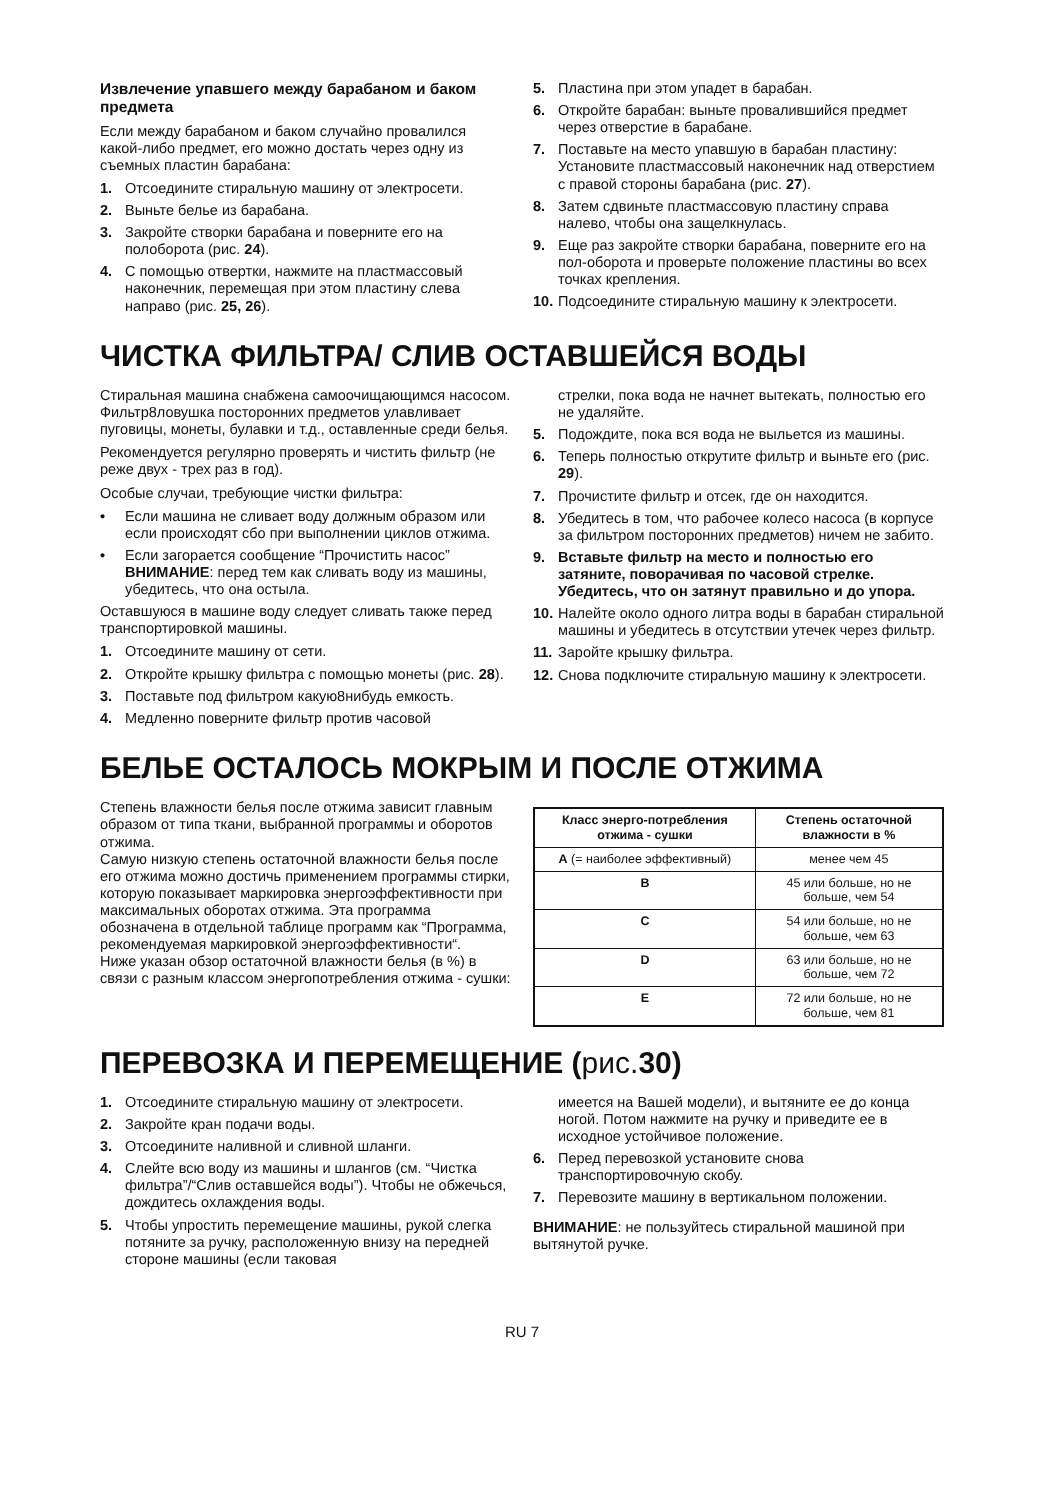Извлечение упавшего между барабаном и баком предмета
Если между барабаном и баком случайно провалился какой-либо предмет, его можно достать через одну из съемных пластин барабана:
1. Отсоедините стиральную машину от электросети.
2. Выньте белье из барабана.
3. Закройте створки барабана и поверните его на полоборота (рис. 24).
4. С помощью отвертки, нажмите на пластмассовый наконечник, перемещая при этом пластину слева направо (рис. 25, 26).
5. Пластина при этом упадет в барабан.
6. Откройте барабан: выньте провалившийся предмет через отверстие в барабане.
7. Поставьте на место упавшую в барабан пластину: Установите пластмассовый наконечник над отверстием с правой стороны барабана (рис. 27).
8. Затем сдвиньте пластмассовую пластину справа налево, чтобы она защелкнулась.
9. Еще раз закройте створки барабана, поверните его на пол-оборота и проверьте положение пластины во всех точках крепления.
10. Подсоедините стиральную машину к электросети.
ЧИСТКА ФИЛЬТРА/ СЛИВ ОСТАВШЕЙСЯ ВОДЫ
Стиральная машина снабжена самоочищающимся насосом. Фильтр8ловушка посторонних предметов улавливает пуговицы, монеты, булавки и т.д., оставленные среди белья.
Рекомендуется регулярно проверять и чистить фильтр (не реже двух - трех раз в год).
Особые случаи, требующие чистки фильтра:
• Если машина не сливает воду должным образом или если происходят сбо при выполнении циклов отжима.
• Если загорается сообщение “Прочистить насос” ВНИМАНИЕ: перед тем как сливать воду из машины, убедитесь, что она остыла.
Оставшуюся в машине воду следует сливать также перед транспортировкой машины.
1. Отсоедините машину от сети.
2. Откройте крышку фильтра с помощью монеты (рис. 28).
3. Поставьте под фильтром какую8нибудь емкость.
4. Медленно поверните фильтр против часовой
стрелки, пока вода не начнет вытекать, полностью его не удаляйте.
5. Подождите, пока вся вода не выльется из машины.
6. Теперь полностью открутите фильтр и выньте его (рис. 29).
7. Прочистите фильтр и отсек, где он находится.
8. Убедитесь в том, что рабочее колесо насоса (в корпусе за фильтром посторонних предметов) ничем не забито.
9. Вставьте фильтр на место и полностью его затяните, поворачивая по часовой стрелке. Убедитесь, что он затянут правильно и до упора.
10. Налейте около одного литра воды в барабан стиральной машины и убедитесь в отсутствии утечек через фильтр.
11. Заройте крышку фильтра.
12. Снова подключите стиральную машину к электросети.
БЕЛЬЕ ОСТАЛОСЬ МОКРЫМ И ПОСЛЕ ОТЖИМА
Степень влажности белья после отжима зависит главным образом от типа ткани, выбранной программы и оборотов отжима.
Самую низкую степень остаточной влажности белья после его отжима можно достичь применением программы стирки, которую показывает маркировка энергоэффективности при максимальных оборотах отжима. Эта программа обозначена в отдельной таблице программ как “Программа, рекомендуемая маркировкой энергоэффективности“.
Ниже указан обзор остаточной влажности белья (в %) в связи с разным классом энергопотребления отжима - сушки:
| Класс энерго-потребления отжима - сушки | Степень остаточной влажности в % |
| --- | --- |
| A (= наиболее эффективный) | менее чем 45 |
| B | 45 или больше, но не больше, чем 54 |
| C | 54 или больше, но не больше, чем 63 |
| D | 63 или больше, но не больше, чем 72 |
| E | 72 или больше, но не больше, чем 81 |
ПЕРЕВОЗКА И ПЕРЕМЕЩЕНИЕ (рис. 30)
1. Отсоедините стиральную машину от электросети.
2. Закройте кран подачи воды.
3. Отсоедините наливной и сливной шланги.
4. Слейте всю воду из машины и шлангов (см. “Чистка фильтра”/“Слив оставшейся воды”). Чтобы не обжечься, дождитесь охлаждения воды.
5. Чтобы упростить перемещение машины, рукой слегка потяните за ручку, расположенную внизу на передней стороне машины (если таковая
имеется на Вашей модели), и вытяните ее до конца ногой. Потом нажмите на ручку и приведите ее в исходное устойчивое положение.
6. Перед перевозкой установите снова транспортировочную скобу.
7. Перевозите машину в вертикальном положении.
ВНИМАНИЕ: не пользуйтесь стиральной машиной при вытянутой ручке.
RU 7